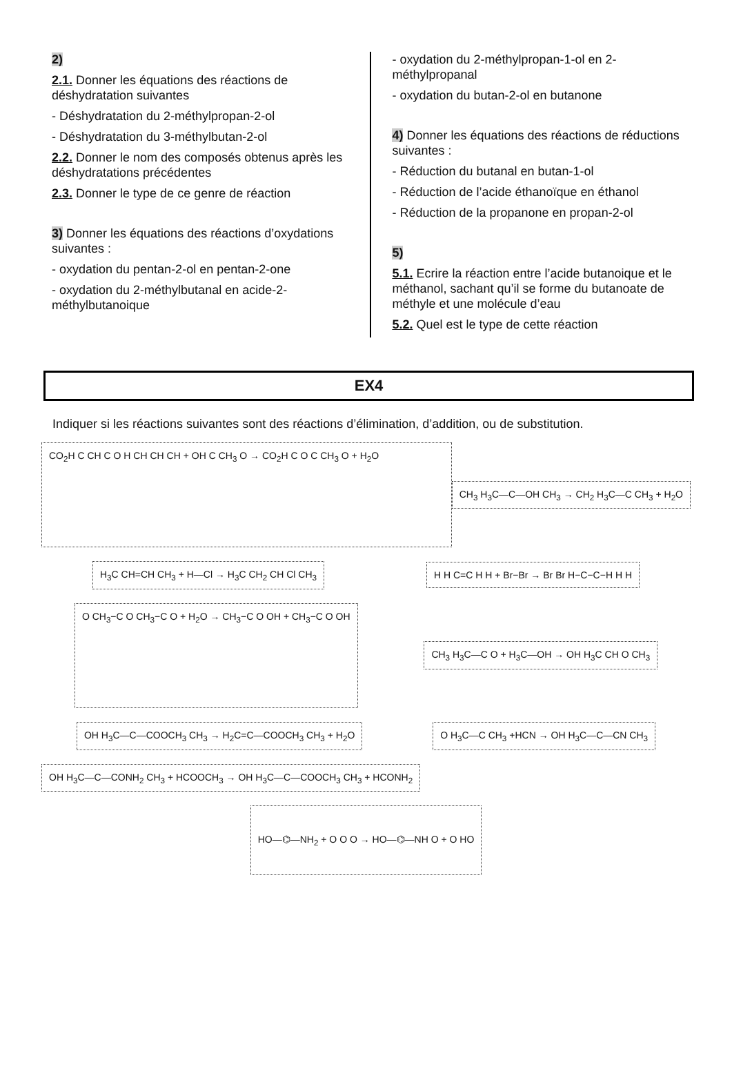2)
2.1. Donner les équations des réactions de déshydratation suivantes
- Déshydratation du 2-méthylpropan-2-ol
- Déshydratation du 3-méthylbutan-2-ol
2.2. Donner le nom des composés obtenus après les déshydratations précédentes
2.3. Donner le type de ce genre de réaction
3) Donner les équations des réactions d’oxydations suivantes :
- oxydation du pentan-2-ol en pentan-2-one
- oxydation du 2-méthylbutanal en acide-2-méthylbutanoique
- oxydation du 2-méthylpropan-1-ol en 2-méthylpropanal
- oxydation du butan-2-ol en butanone
4) Donner les équations des réactions de réductions suivantes :
- Réduction du butanal en butan-1-ol
- Réduction de l’acide éthanoïque en éthanol
- Réduction de la propanone en propan-2-ol
5)
5.1. Ecrire la réaction entre l’acide butanoique et le méthanol, sachant qu’il se forme du butanoate de méthyle et une molécule d’eau
5.2. Quel est le type de cette réaction
EX4
Indiquer si les réactions suivantes sont des réactions d’élimination, d’addition, ou de substitution.
CO<sub>2</sub>H C CH C O H CH CH CH + OH C CH<sub>3</sub> O → CO<sub>2</sub>H C O C CH<sub>3</sub> O + H<sub>2</sub>O
CH<sub>3</sub> H<sub>3</sub>C—C—OH CH<sub>3</sub> → CH<sub>2</sub> H<sub>3</sub>C—C CH<sub>3</sub> + H<sub>2</sub>O
H<sub>3</sub>C CH=CH CH<sub>3</sub> + H—Cl → H<sub>3</sub>C CH<sub>2</sub> CH Cl CH<sub>3</sub> H H C=C H H + Br−Br → Br Br H−C−C−H H H
O CH<sub>3</sub>−C O CH<sub>3</sub>−C O + H<sub>2</sub>O → CH<sub>3</sub>−C O OH + CH<sub>3</sub>−C O OH
CH<sub>3</sub> H<sub>3</sub>C—C O + H<sub>3</sub>C—OH → OH H<sub>3</sub>C CH O CH<sub>3</sub>
OH H<sub>3</sub>C—C—COOCH<sub>3</sub> CH<sub>3</sub> → H<sub>2</sub>C=C—COOCH<sub>3</sub> CH<sub>3</sub> + H<sub>2</sub>O O H<sub>3</sub>C—C CH<sub>3</sub> +HCN → OH H<sub>3</sub>C—C—CN CH<sub>3</sub>
OH H<sub>3</sub>C—C—CONH<sub>2</sub> CH<sub>3</sub> + HCOOCH<sub>3</sub> → OH H<sub>3</sub>C—C—COOCH<sub>3</sub> CH<sub>3</sub> + HCONH<sub>2</sub>
HO—⌬—NH<sub>2</sub> + O O O → HO—⌬—NH O + O HO